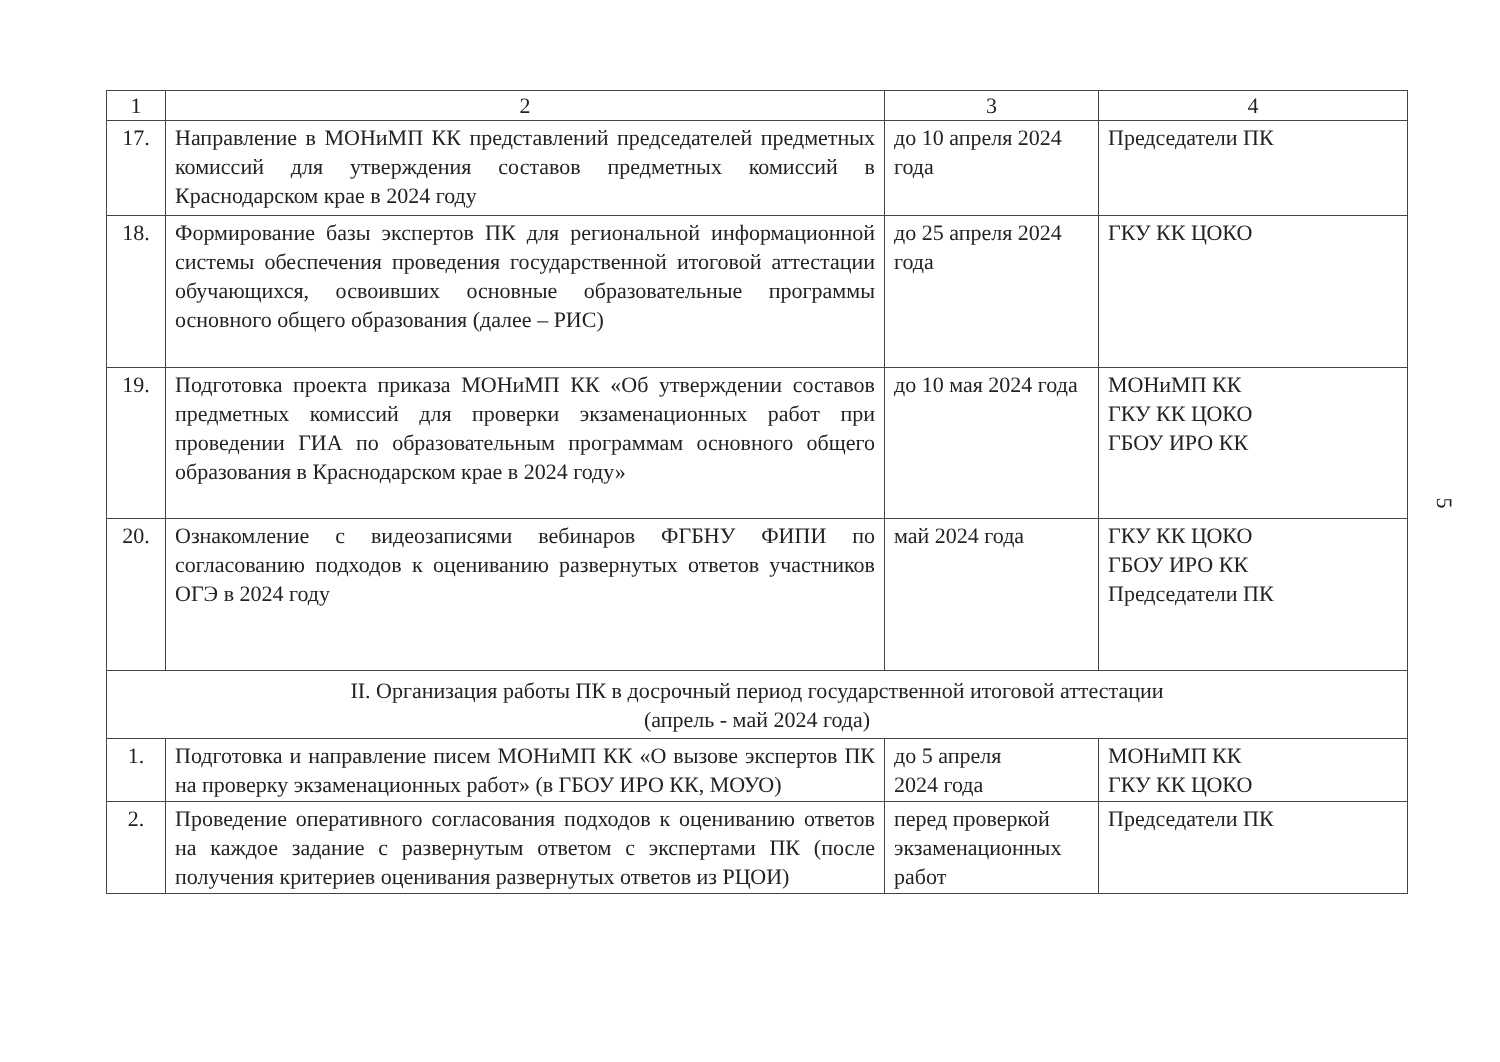| 1 | 2 | 3 | 4 |
| --- | --- | --- | --- |
| 17. | Направление в МОНиМП КК представлений председателей предметных комиссий для утверждения составов предметных комиссий в Краснодарском крае в 2024 году | до 10 апреля 2024 года | Председатели ПК |
| 18. | Формирование базы экспертов ПК для региональной информационной системы обеспечения проведения государственной итоговой аттестации обучающихся, освоивших основные образовательные программы основного общего образования (далее – РИС) | до 25 апреля 2024 года | ГКУ КК ЦОКО |
| 19. | Подготовка проекта приказа МОНиМП КК «Об утверждении составов предметных комиссий для проверки экзаменационных работ при проведении ГИА по образовательным программам основного общего образования в Краснодарском крае в 2024 году» | до 10 мая 2024 года | МОНиМП КК ГКУ КК ЦОКО ГБОУ ИРО КК |
| 20. | Ознакомление с видеозаписями вебинаров ФГБНУ ФИПИ по согласованию подходов к оцениванию развернутых ответов участников ОГЭ в 2024 году | май 2024 года | ГКУ КК ЦОКО ГБОУ ИРО КК Председатели ПК |
| II. Организация работы ПК в досрочный период государственной итоговой аттестации (апрель - май 2024 года) | | | |
| 1. | Подготовка и направление писем МОНиМП КК «О вызове экспертов ПК на проверку экзаменационных работ» (в ГБОУ ИРО КК, МОУО) | до 5 апреля 2024 года | МОНиМП КК ГКУ КК ЦОКО |
| 2. | Проведение оперативного согласования подходов к оцениванию ответов на каждое задание с развернутым ответом с экспертами ПК (после получения критериев оценивания развернутых ответов из РЦОИ) | перед проверкой экзаменационных работ | Председатели ПК |
5